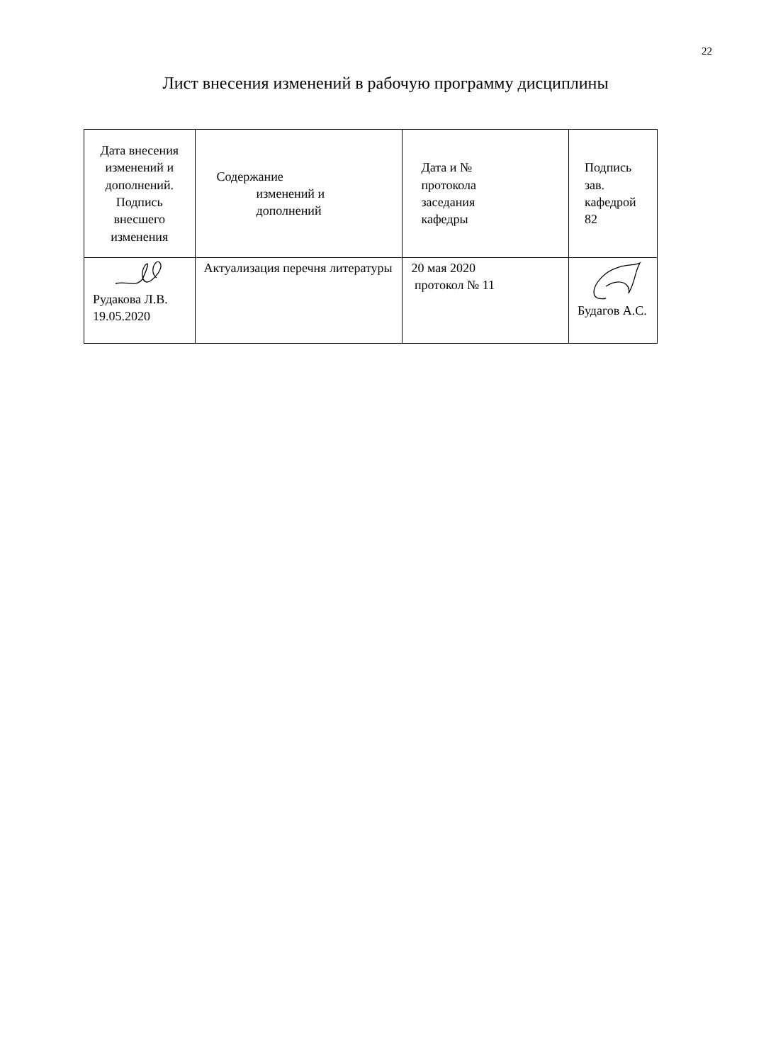22
Лист внесения изменений в рабочую программу дисциплины
| Дата внесения изменений и дополнений. Подпись внесшего изменения | Содержание изменений и дополнений | Дата и № протокола заседания кафедры | Подпись зав. кафедрой 82 |
| --- | --- | --- | --- |
| Рудакова Л.В. 19.05.2020 | Актуализация перечня литературы | 20 мая 2020 протокол № 11 | Будагов А.С. |